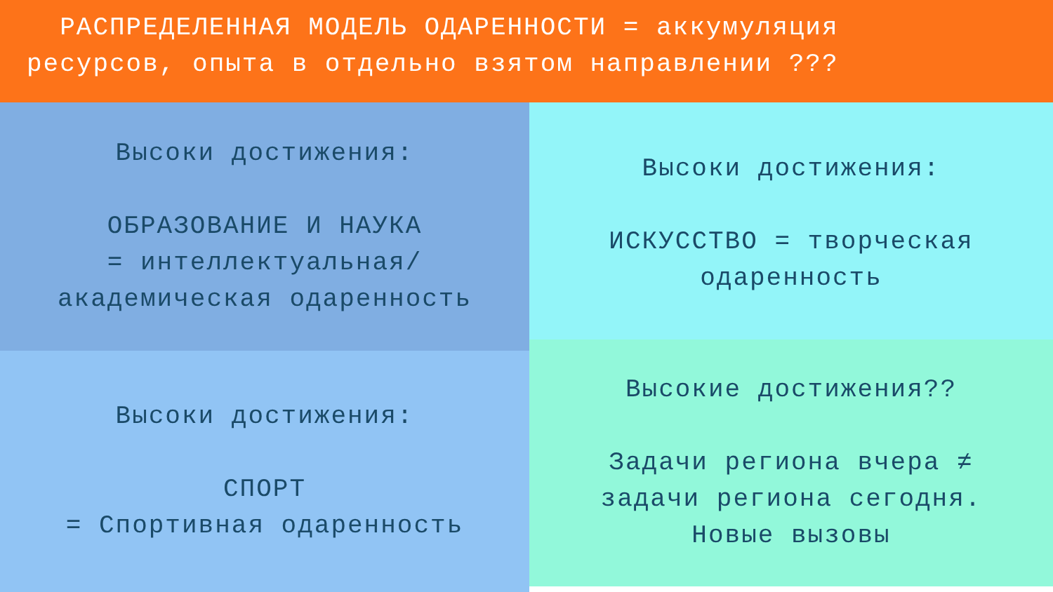РАСПРЕДЕЛЕННАЯ МОДЕЛЬ ОДАРЕННОСТИ = аккумуляция
ресурсов, опыта в отдельно взятом направлении ???
Высоки достижения:
ОБРАЗОВАНИЕ И НАУКА
= интеллектуальная/
академическая одаренность
Высоки достижения:
СПОРТ
= Спортивная одаренность
Высоки достижения:
ИСКУССТВО = творческая
одаренность
Высокие достижения??
Задачи региона вчера ≠
задачи региона сегодня.
Новые вызовы